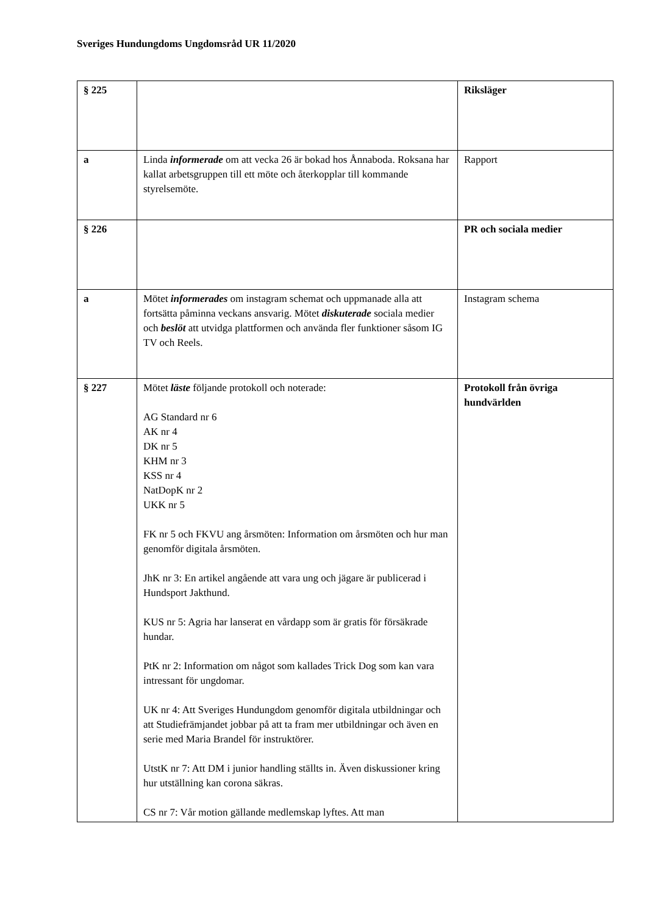Sveriges Hundungdoms Ungdomsråd UR 11/2020
| § 225 | | Riksläger |
| a | Linda informerade om att vecka 26 är bokad hos Ånnaboda. Roksana har kallat arbetsgruppen till ett möte och återkopplar till kommande styrelsemöte. | Rapport |
| § 226 | | PR och sociala medier |
| a | Mötet informerades om instagram schemat och uppmanade alla att fortsätta påminna veckans ansvarig. Mötet diskuterade sociala medier och beslöt att utvidga plattformen och använda fler funktioner såsom IG TV och Reels. | Instagram schema |
| § 227 | Mötet läste följande protokoll och noterade: AG Standard nr 6 AK nr 4 DK nr 5 KHM nr 3 KSS nr 4 NatDopK nr 2 UKK nr 5 FK nr 5 och FKVU ang årsmöten: Information om årsmöten och hur man genomför digitala årsmöten. JhK nr 3: En artikel angående att vara ung och jägare är publicerad i Hundsport Jakthund. KUS nr 5: Agria har lanserat en vårdapp som är gratis för försäkrade hundar. PtK nr 2: Information om något som kallades Trick Dog som kan vara intressant för ungdomar. UK nr 4: Att Sveriges Hundungdom genomför digitala utbildningar och att Studiefrämjandet jobbar på att ta fram mer utbildningar och även en serie med Maria Brandel för instruktörer. UtstK nr 7: Att DM i junior handling ställts in. Även diskussioner kring hur utställning kan corona säkras. CS nr 7: Vår motion gällande medlemskap lyftes. Att man | Protokoll från övriga hundvärlden |